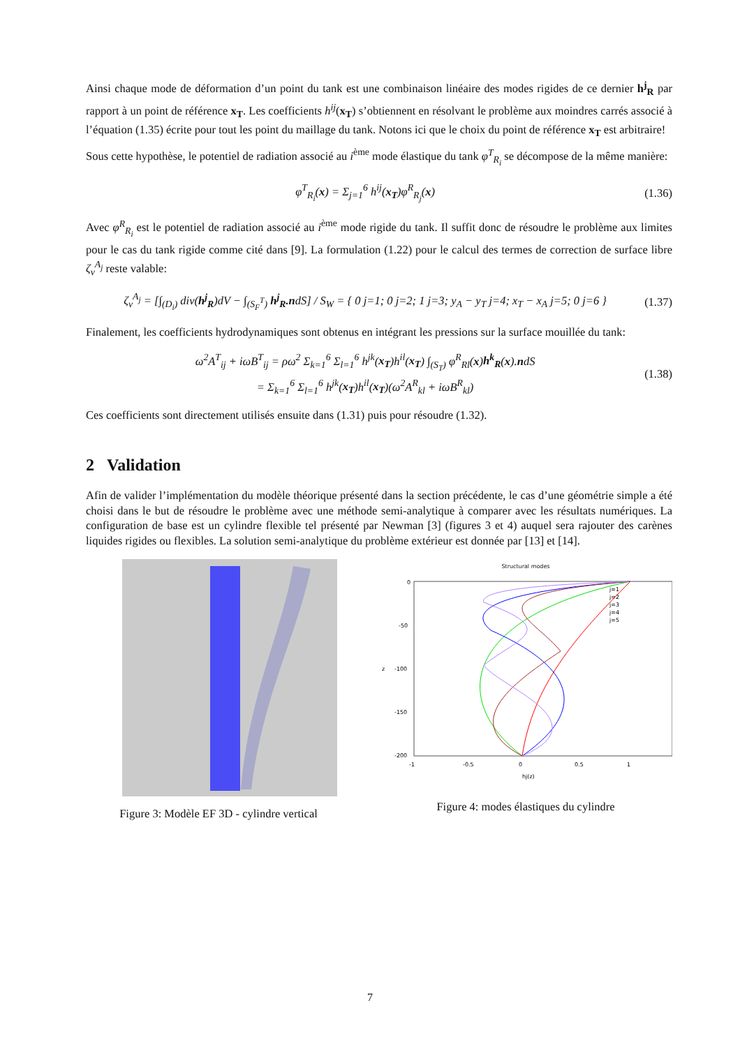Ainsi chaque mode de déformation d’un point du tank est une combinaison linéaire des modes rigides de ce dernier h<sup>j</sup><sub>R</sub> par rapport à un point de référence x<sub>T</sub>. Les coefficients h<sup>ij</sup>(x<sub>T</sub>) s’obtiennent en résolvant le problème aux moindres carrés associé à l’équation (1.35) écrite pour tout les point du maillage du tank. Notons ici que le choix du point de référence x<sub>T</sub> est arbitraire!
Sous cette hypothèse, le potentiel de radiation associé au i<sup>ème</sup> mode élastique du tank φ<sup>T</sup><sub>R<sub>i</sub></sub> se décompose de la même manière:
φ<sup>T</sup><sub>R<sub>i</sub></sub>(x) = Σ<sub>j=1</sub><sup>6</sup> h<sup>ij</sup>(x<sub>T</sub>)φ<sup>R</sup><sub>R<sub>j</sub></sub>(x) (1.36)
Avec φ<sup>R</sup><sub>R<sub>i</sub></sub> est le potentiel de radiation associé au i<sup>ème</sup> mode rigide du tank. Il suffit donc de résoudre le problème aux limites pour le cas du tank rigide comme cité dans [9]. La formulation (1.22) pour le calcul des termes de correction de surface libre ζ<sub>v</sub><sup>A<sub>j</sub></sup> reste valable:
ζ<sub>v</sub><sup>A<sub>j</sub></sup> = [∫<sub>(D<sub>i</sub>)</sub> div(h<sup>j</sup><sub>R</sub>)dV − ∫<sub>(S<sub>F</sub><sup>T</sup>)</sub> h<sup>j</sup><sub>R</sub>.ndS] / S<sub>W</sub> = { 0 j=1; 0 j=2; 1 j=3; y<sub>A</sub> − y<sub>T</sub> j=4; x<sub>T</sub> − x<sub>A</sub> j=5; 0 j=6 }
(1.37)
Finalement, les coefficients hydrodynamiques sont obtenus en intégrant les pressions sur la surface mouillée du tank:
ω<sup>2</sup>A<sup>T</sup><sub>ij</sub> + iωB<sup>T</sup><sub>ij</sub> = ρω<sup>2</sup> Σ<sub>k=1</sub><sup>6</sup> Σ<sub>l=1</sub><sup>6</sup> h<sup>jk</sup>(x<sub>T</sub>)h<sup>il</sup>(x<sub>T</sub>) ∫<sub>(S<sub>T</sub>)</sub> φ<sup>R</sup><sub>Rl</sub>(x)h<sup>k</sup><sub>R</sub>(x).ndS
= Σ<sub>k=1</sub><sup>6</sup> Σ<sub>l=1</sub><sup>6</sup> h<sup>jk</sup>(x<sub>T</sub>)h<sup>il</sup>(x<sub>T</sub>)(ω<sup>2</sup>A<sup>R</sup><sub>kl</sub> + iωB<sup>R</sup><sub>kl</sub>)
(1.38)
Ces coefficients sont directement utilisés ensuite dans (1.31) puis pour résoudre (1.32).
2 Validation
Afin de valider l’implémentation du modèle théorique présenté dans la section précédente, le cas d’une géométrie simple a été choisi dans le but de résoudre le problème avec une méthode semi-analytique à comparer avec les résultats numériques. La configuration de base est un cylindre flexible tel présenté par Newman [3] (figures 3 et 4) auquel sera rajouter des carènes liquides rigides ou flexibles. La solution semi-analytique du problème extérieur est donnée par [13] et [14].
Figure 3: Modèle EF 3D - cylindre vertical
Structural modes
0
-50
-100
-150
-200
z
0
-0.5
1
0.5
-1
hj(z)
j=1
j=2
j=3
j=4
j=5
Figure 4: modes élastiques du cylindre
7